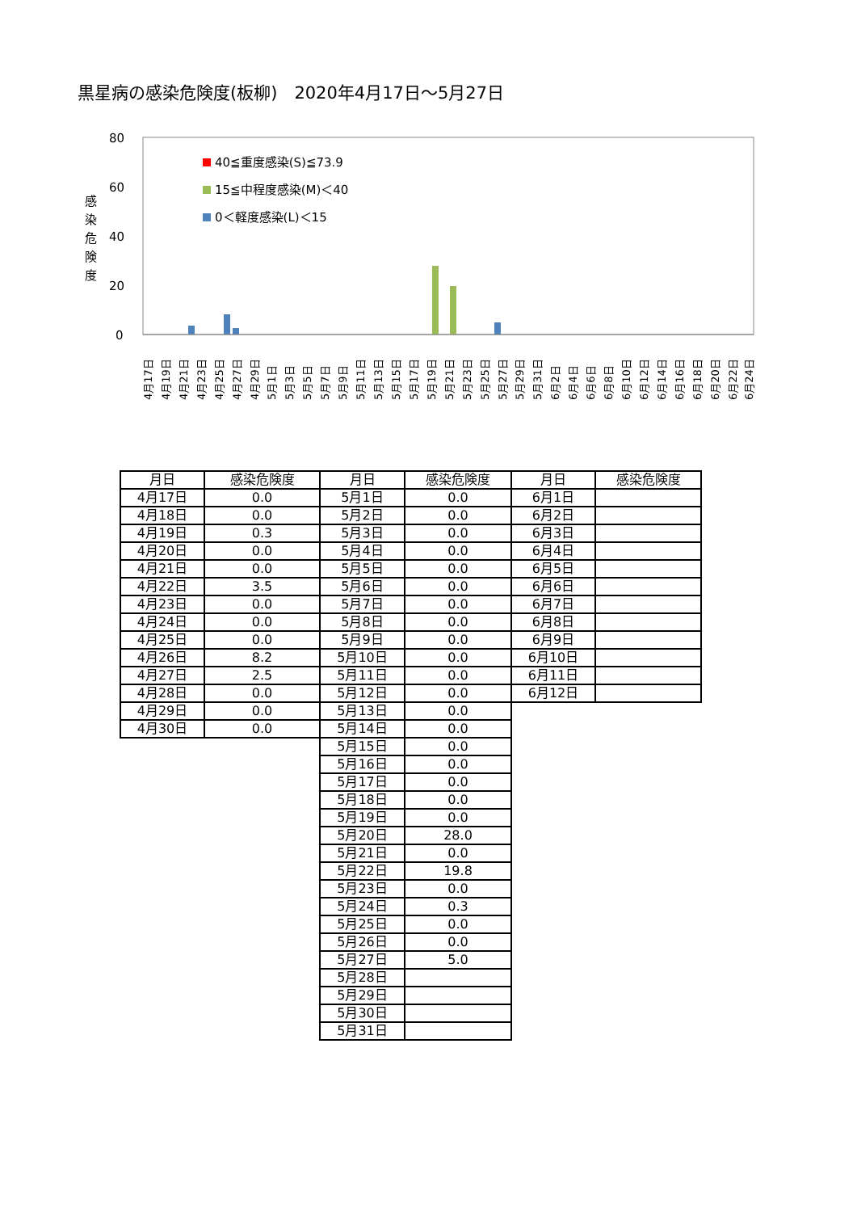黒星病の感染危険度(板柳)　2020年4月17日～5月27日
80
60
40
20
0
感
染
危
険
度
40≦重度感染(S)≦73.9
15≦中程度感染(M)＜40
0＜軽度感染(L)＜15
4月17日
4月19日
4月21日
4月23日
4月25日
4月27日
4月29日
5月1日
5月3日
5月5日
5月7日
5月9日
5月11日
5月13日
5月15日
5月17日
5月19日
5月21日
5月23日
5月25日
5月27日
5月29日
5月31日
6月2日
6月4日
6月6日
6月8日
6月10日
6月12日
6月14日
6月16日
6月18日
6月20日
6月22日
6月24日
| 月日 | 感染危険度 | 月日 | 感染危険度 | 月日 | 感染危険度 |
| --- | --- | --- | --- | --- | --- |
| 4月17日 | 0.0 | 5月1日 | 0.0 | 6月1日 | |
| 4月18日 | 0.0 | 5月2日 | 0.0 | 6月2日 | |
| 4月19日 | 0.3 | 5月3日 | 0.0 | 6月3日 | |
| 4月20日 | 0.0 | 5月4日 | 0.0 | 6月4日 | |
| 4月21日 | 0.0 | 5月5日 | 0.0 | 6月5日 | |
| 4月22日 | 3.5 | 5月6日 | 0.0 | 6月6日 | |
| 4月23日 | 0.0 | 5月7日 | 0.0 | 6月7日 | |
| 4月24日 | 0.0 | 5月8日 | 0.0 | 6月8日 | |
| 4月25日 | 0.0 | 5月9日 | 0.0 | 6月9日 | |
| 4月26日 | 8.2 | 5月10日 | 0.0 | 6月10日 | |
| 4月27日 | 2.5 | 5月11日 | 0.0 | 6月11日 | |
| 4月28日 | 0.0 | 5月12日 | 0.0 | 6月12日 | |
| 4月29日 | 0.0 | 5月13日 | 0.0 | | |
| 4月30日 | 0.0 | 5月14日 | 0.0 | | |
| | | 5月15日 | 0.0 | | |
| | | 5月16日 | 0.0 | | |
| | | 5月17日 | 0.0 | | |
| | | 5月18日 | 0.0 | | |
| | | 5月19日 | 0.0 | | |
| | | 5月20日 | 28.0 | | |
| | | 5月21日 | 0.0 | | |
| | | 5月22日 | 19.8 | | |
| | | 5月23日 | 0.0 | | |
| | | 5月24日 | 0.3 | | |
| | | 5月25日 | 0.0 | | |
| | | 5月26日 | 0.0 | | |
| | | 5月27日 | 5.0 | | |
| | | 5月28日 | | | |
| | | 5月29日 | | | |
| | | 5月30日 | | | |
| | | 5月31日 | | | |